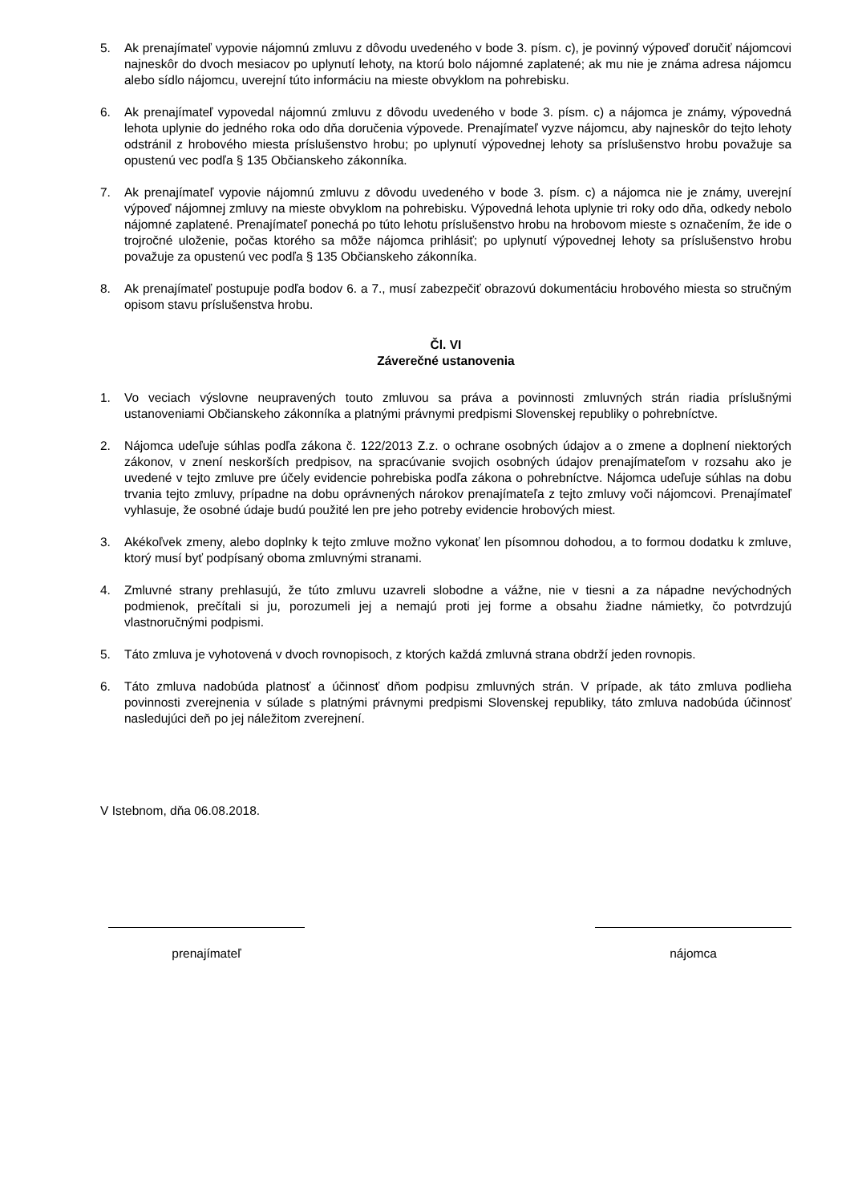5. Ak prenajímateľ vypovie nájomnú zmluvu z dôvodu uvedeného v bode 3. písm. c), je povinný výpoveď doručiť nájomcovi najneskôr do dvoch mesiacov po uplynutí lehoty, na ktorú bolo nájomné zaplatené; ak mu nie je známa adresa nájomcu alebo sídlo nájomcu, uverejní túto informáciu na mieste obvyklom na pohrebisku.
6. Ak prenajímateľ vypovedal nájomnú zmluvu z dôvodu uvedeného v bode 3. písm. c) a nájomca je známy, výpovedná lehota uplynie do jedného roka odo dňa doručenia výpovede. Prenajímateľ vyzve nájomcu, aby najneskôr do tejto lehoty odstránil z hrobového miesta príslušenstvo hrobu; po uplynutí výpovednej lehoty sa príslušenstvo hrobu považuje sa opustenú vec podľa § 135 Občianskeho zákonníka.
7. Ak prenajímateľ vypovie nájomnú zmluvu z dôvodu uvedeného v bode 3. písm. c) a nájomca nie je známy, uverejní výpoveď nájomnej zmluvy na mieste obvyklom na pohrebisku. Výpovedná lehota uplynie tri roky odo dňa, odkedy nebolo nájomné zaplatené. Prenajímateľ ponechá po túto lehotu príslušenstvo hrobu na hrobovom mieste s označením, že ide o trojročné uloženie, počas ktorého sa môže nájomca prihlásiť; po uplynutí výpovednej lehoty sa príslušenstvo hrobu považuje za opustenú vec podľa § 135 Občianskeho zákonníka.
8. Ak prenajímateľ postupuje podľa bodov 6. a 7., musí zabezpečiť obrazovú dokumentáciu hrobového miesta so stručným opisom stavu príslušenstva hrobu.
Čl. VI
Záverečné ustanovenia
1. Vo veciach výslovne neupravených touto zmluvou sa práva a povinnosti zmluvných strán riadia príslušnými ustanoveniami Občianskeho zákonníka a platnými právnymi predpismi Slovenskej republiky o pohrebníctve.
2. Nájomca udeľuje súhlas podľa zákona č. 122/2013 Z.z. o ochrane osobných údajov a o zmene a doplnení niektorých zákonov, v znení neskorších predpisov, na spracúvanie svojich osobných údajov prenajímateľom v rozsahu ako je uvedené v tejto zmluve pre účely evidencie pohrebiska podľa zákona o pohrebníctve. Nájomca udeľuje súhlas na dobu trvania tejto zmluvy, prípadne na dobu oprávnených nárokov prenajímateľa z tejto zmluvy voči nájomcovi. Prenajímateľ vyhlasuje, že osobné údaje budú použité len pre jeho potreby evidencie hrobových miest.
3. Akékoľvek zmeny, alebo doplnky k tejto zmluve možno vykonať len písomnou dohodou, a to formou dodatku k zmluve, ktorý musí byť podpísaný oboma zmluvnými stranami.
4. Zmluvné strany prehlasujú, že túto zmluvu uzavreli slobodne a vážne, nie v tiesni a za nápadne nevýchodných podmienok, prečítali si ju, porozumeli jej a nemajú proti jej forme a obsahu žiadne námietky, čo potvrdzujú vlastnoručnými podpismi.
5. Táto zmluva je vyhotovená v dvoch rovnopisoch, z ktorých každá zmluvná strana obdrží jeden rovnopis.
6. Táto zmluva nadobúda platnosť a účinnosť dňom podpisu zmluvných strán. V prípade, ak táto zmluva podlieha povinnosti zverejnenia v súlade s platnými právnymi predpismi Slovenskej republiky, táto zmluva nadobúda účinnosť nasledujúci deň po jej náležitom zverejnení.
V Istebnom, dňa 06.08.2018.
prenajímateľ nájomca